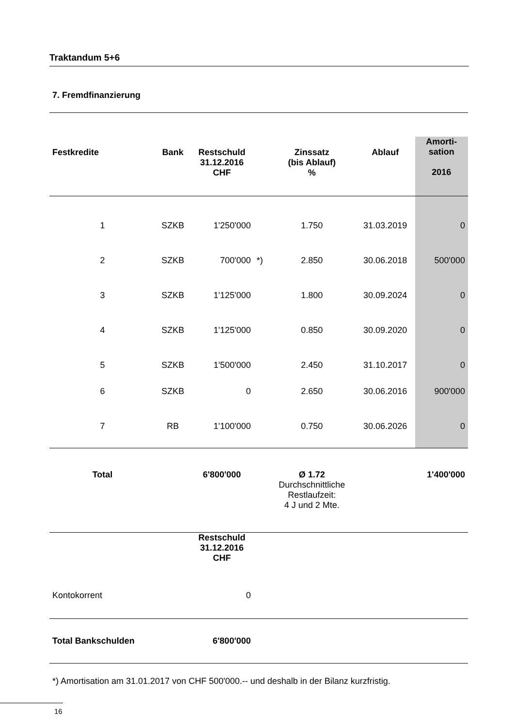Traktandum 5+6
7. Fremdfinanzierung
| Festkredite | Bank | Restschuld 31.12.2016 CHF | | Zinssatz (bis Ablauf) % | Ablauf | Amorti- sation 2016 |
| --- | --- | --- | --- | --- | --- | --- |
| 1 | SZKB | 1'250'000 | | 1.750 | 31.03.2019 | 0 |
| 2 | SZKB | 700'000 | *) | 2.850 | 30.06.2018 | 500'000 |
| 3 | SZKB | 1'125'000 | | 1.800 | 30.09.2024 | 0 |
| 4 | SZKB | 1'125'000 | | 0.850 | 30.09.2020 | 0 |
| 5 | SZKB | 1'500'000 | | 2.450 | 31.10.2017 | 0 |
| 6 | SZKB | 0 | | 2.650 | 30.06.2016 | 900'000 |
| 7 | RB | 1'100'000 | | 0.750 | 30.06.2026 | 0 |
| Total | | 6'800'000 | | Ø 1.72 Durchschnittliche Restlaufzeit: 4 J und 2 Mte. | | 1'400'000 |
| | | Restschuld 31.12.2016 CHF | | | | |
| Kontokorrent | | 0 | | | | |
| Total Bankschulden | | 6'800'000 | | | | |
*) Amortisation am 31.01.2017 von CHF 500'000.-- und deshalb in der Bilanz kurzfristig.
16